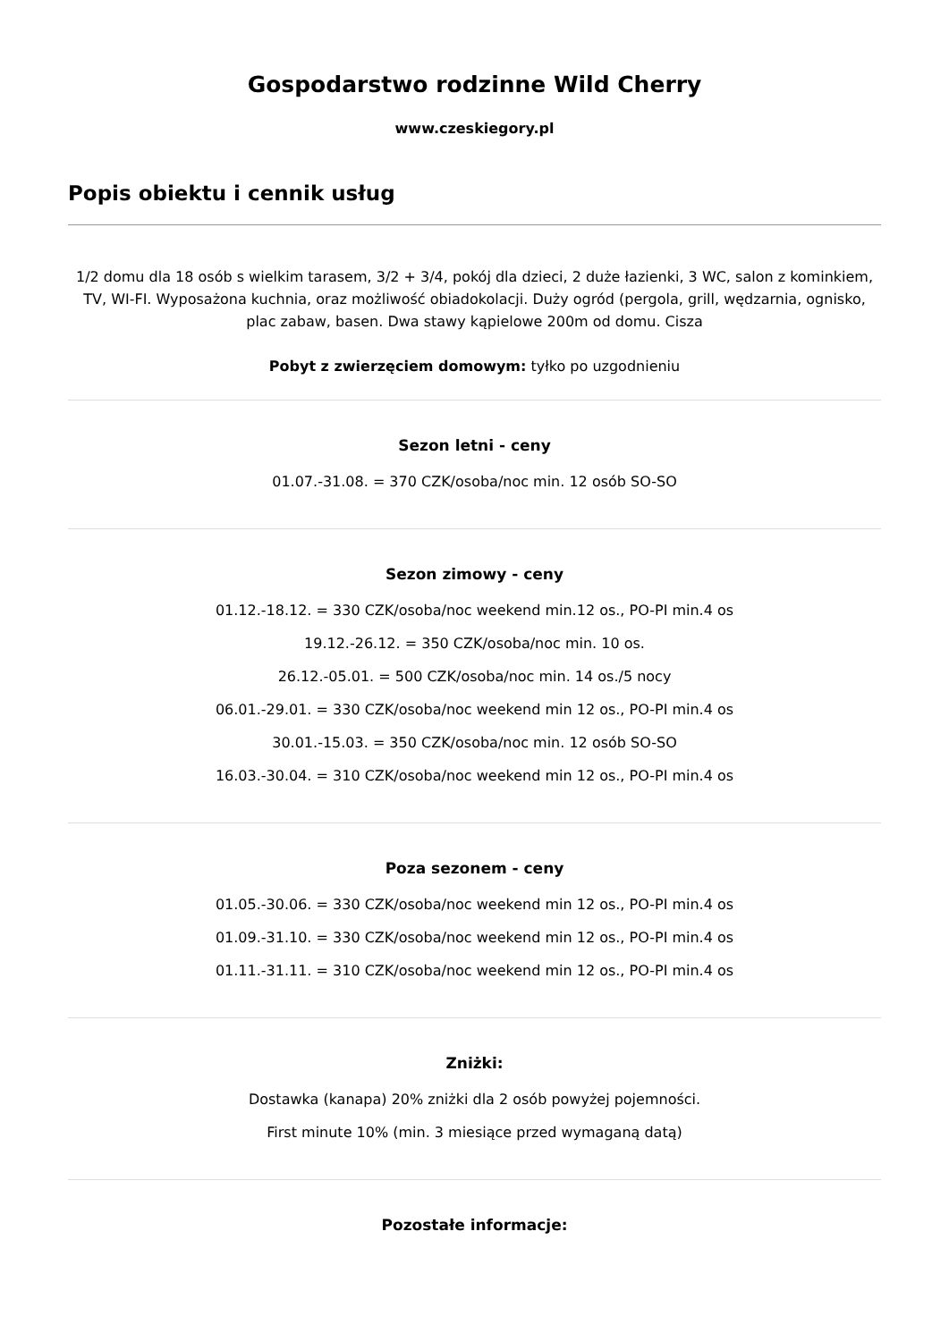Gospodarstwo rodzinne Wild Cherry
www.czeskiegory.pl
Popis obiektu i cennik usług
1/2 domu dla 18 osób s wielkim tarasem, 3/2 + 3/4, pokój dla dzieci, 2 duże łazienki, 3 WC, salon z kominkiem, TV, WI-FI. Wyposażona kuchnia, oraz możliwość obiadokolacji. Duży ogród (pergola, grill, wędzarnia, ognisko, plac zabaw, basen. Dwa stawy kąpielowe 200m od domu. Cisza
Pobyt z zwierzęciem domowym: tyłko po uzgodnieniu
Sezon letni - ceny
01.07.-31.08. = 370 CZK/osoba/noc min. 12 osób SO-SO
Sezon zimowy - ceny
01.12.-18.12. = 330 CZK/osoba/noc weekend min.12 os., PO-PI min.4 os
19.12.-26.12. = 350 CZK/osoba/noc min. 10 os.
26.12.-05.01. = 500 CZK/osoba/noc min. 14 os./5 nocy
06.01.-29.01. = 330 CZK/osoba/noc weekend min 12 os., PO-PI min.4 os
30.01.-15.03. = 350 CZK/osoba/noc min. 12 osób SO-SO
16.03.-30.04. = 310 CZK/osoba/noc weekend min 12 os., PO-PI min.4 os
Poza sezonem - ceny
01.05.-30.06. = 330 CZK/osoba/noc weekend min 12 os., PO-PI min.4 os
01.09.-31.10. = 330 CZK/osoba/noc weekend min 12 os., PO-PI min.4 os
01.11.-31.11. = 310 CZK/osoba/noc weekend min 12 os., PO-PI min.4 os
Zniżki:
Dostawka (kanapa) 20% zniżki dla 2 osób powyżej pojemności.
First minute 10% (min. 3 miesiące przed wymaganą datą)
Pozostałe informacje: